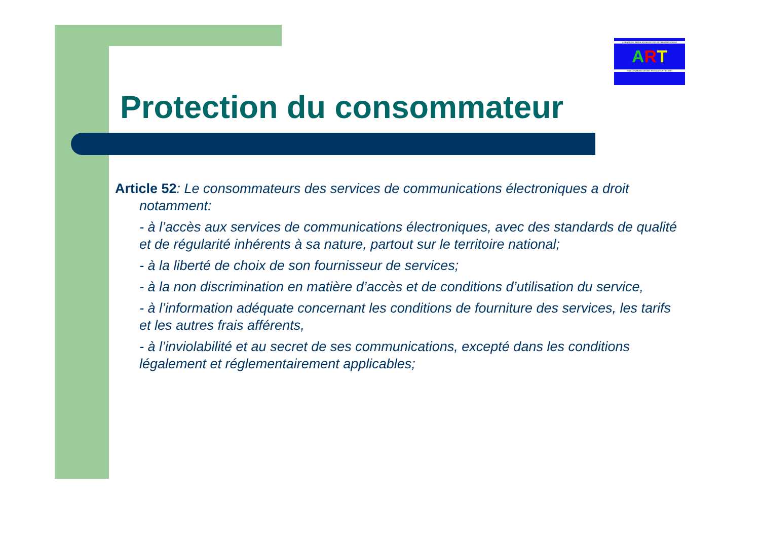AGENCE DE REGULATION DES TELECOMMUNICATIONS
ART
TELECOMMUNICATIONS REGULATORY BOARD
Protection du consommateur
Article 52: Le consommateurs des services de communications électroniques a droit notamment:
- à l’accès aux services de communications électroniques, avec des standards de qualité et de régularité inhérents à sa nature, partout sur le territoire national;
- à la liberté de choix de son fournisseur de services;
- à la non discrimination en matière d’accès et de conditions d’utilisation du service,
- à l’information adéquate concernant les conditions de fourniture des services, les tarifs et les autres frais afférents,
- à l’inviolabilité et au secret de ses communications, excepté dans les conditions légalement et réglementairement applicables;